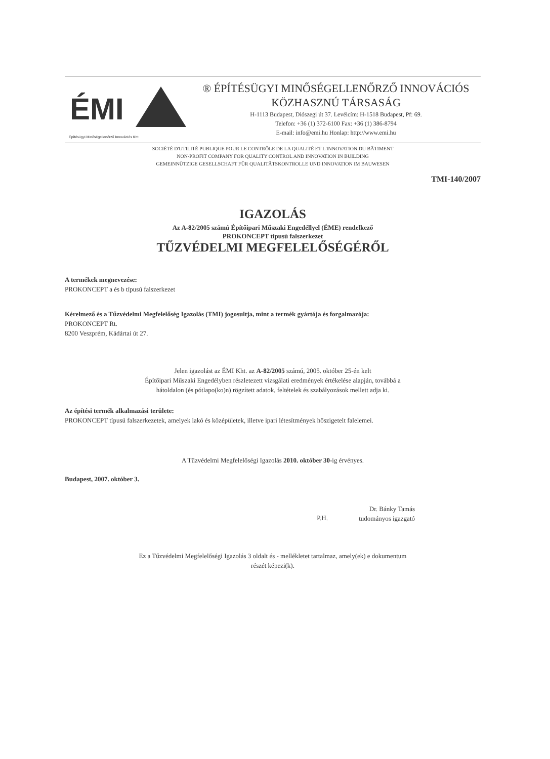ÉMI
Építésügyi Minőségellenőrző Innovációs Kht.
® ÉPÍTÉSÜGYI MINŐSÉGELLENŐRZŐ INNOVÁCIÓS
KÖZHASZNÚ TÁRSASÁG
H-1113 Budapest, Diószegi út 37. Levélcím: H-1518 Budapest, Pf: 69.
Telefon: +36 (1) 372-6100 Fax: +36 (1) 386-8794
E-mail: info@emi.hu Honlap: http://www.emi.hu
SOCIÉTÉ D'UTILITÉ PUBLIQUE POUR LE CONTRÔLE DE LA QUALITÉ ET L'INNOVATION DU BÂTIMENT
NON-PROFIT COMPANY FOR QUALITY CONTROL AND INNOVATION IN BUILDING
GEMEINNÜTZIGE GESELLSCHAFT FÜR QUALITÄTSKONTROLLE UND INNOVATION IM BAUWESEN
TMI-140/2007
IGAZOLÁS
Az A-82/2005 számú Építőipari Műszaki Engedéllyel (ÉME) rendelkező
PROKONCEPT típusú falszerkezet
TŰZVÉDELMI MEGFELELŐSÉGÉRŐL
A termékek megnevezése:
PROKONCEPT a és b típusú falszerkezet
Kérelmező és a Tűzvédelmi Megfelelőség Igazolás (TMI) jogosultja, mint a termék gyártója és forgalmazója:
PROKONCEPT Rt.
8200 Veszprém, Kádártai út 27.
Jelen igazolást az ÉMI Kht. az A-82/2005 számú, 2005. október 25-én kelt
Építőipari Műszaki Engedélyben részletezett vizsgálati eredmények értékelése alapján, továbbá a
hátoldalon (és pótlapo(ko)n) rögzített adatok, feltételek és szabályozások mellett adja ki.
Az építési termék alkalmazási területe:
PROKONCEPT típusú falszerkezetek, amelyek lakó és középületek, illetve ipari létesítmények hőszigetelt falelemei.
A Tűzvédelmi Megfelelőségi Igazolás 2010. október 30-ig érvényes.
Budapest, 2007. október 3.
P.H.
Dr. Bánky Tamás
tudományos igazgató
Ez a Tűzvédelmi Megfelelőségi Igazolás 3 oldalt és - mellékletet tartalmaz, amely(ek) e dokumentum
részét képezi(k).